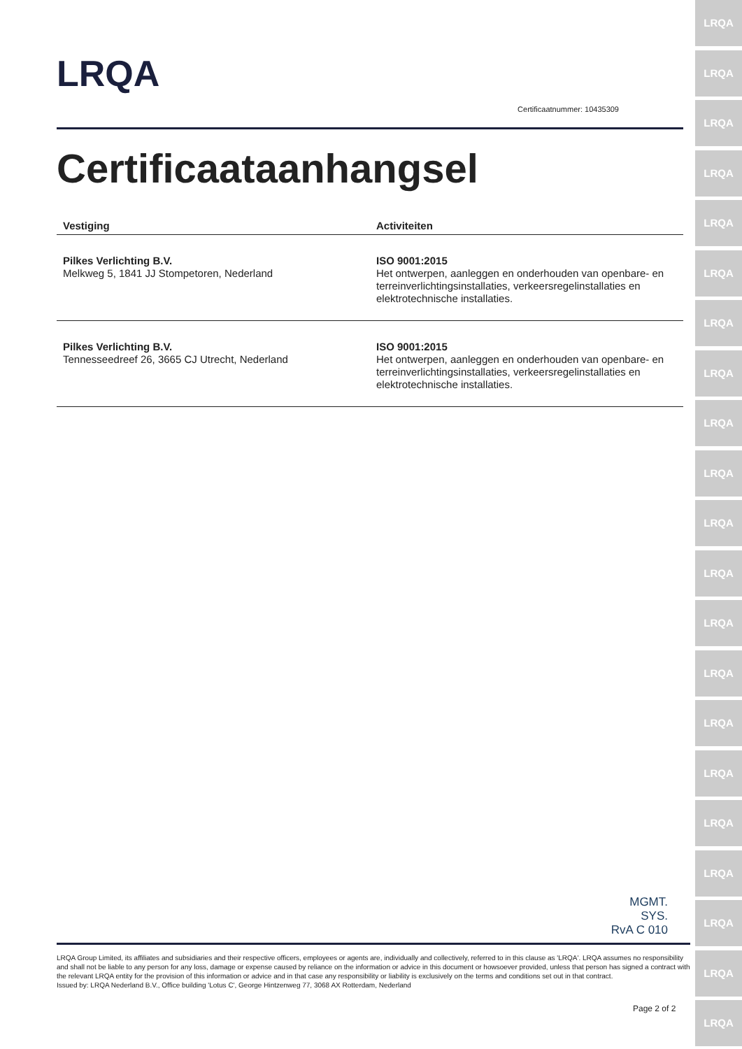LRQA
LRQA
LRQA
LRQA
LRQA
LRQA
LRQA
LRQA
LRQA
LRQA
LRQA
LRQA
LRQA
LRQA
LRQA
LRQA
LRQA
LRQA
LRQA
LRQA
LRQA
LRQA
Certificaatnummer: 10435309
Certificaataanhangsel
| Vestiging | Activiteiten |
| --- | --- |
| Pilkes Verlichting B.V. Melkweg 5, 1841 JJ Stompetoren, Nederland | ISO 9001:2015 Het ontwerpen, aanleggen en onderhouden van openbare- en terreinverlichtingsinstallaties, verkeersregelinstallaties en elektrotechnische installaties. |
| Pilkes Verlichting B.V. Tennesseedreef 26, 3665 CJ Utrecht, Nederland | ISO 9001:2015 Het ontwerpen, aanleggen en onderhouden van openbare- en terreinverlichtingsinstallaties, verkeersregelinstallaties en elektrotechnische installaties. |
MGMT. SYS.
RvA C 010
LRQA Group Limited, its affiliates and subsidiaries and their respective officers, employees or agents are, individually and collectively, referred to in this clause as 'LRQA'. LRQA assumes no responsibility and shall not be liable to any person for any loss, damage or expense caused by reliance on the information or advice in this document or howsoever provided, unless that person has signed a contract with the relevant LRQA entity for the provision of this information or advice and in that case any responsibility or liability is exclusively on the terms and conditions set out in that contract.
Issued by: LRQA Nederland B.V., Office building 'Lotus C', George Hintzenweg 77, 3068 AX Rotterdam, Nederland
Page 2 of 2